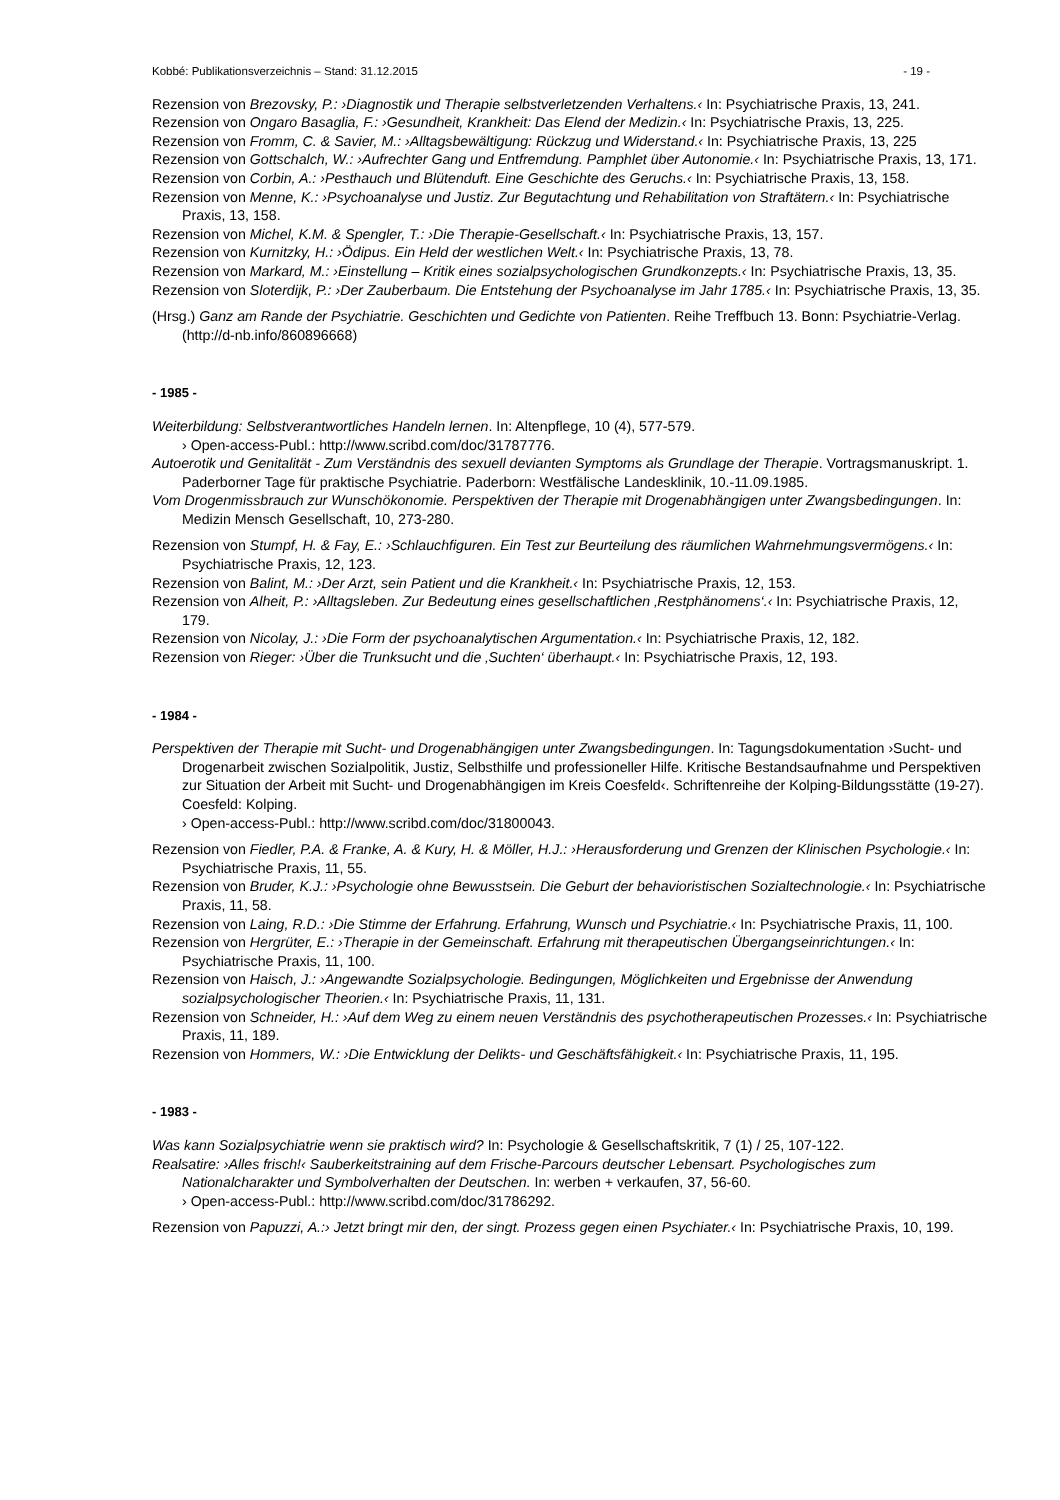Kobbé: Publikationsverzeichnis – Stand: 31.12.2015 - 19 -
Rezension von Brezovsky, P.: ›Diagnostik und Therapie selbstverletzenden Verhaltens.‹ In: Psychiatrische Praxis, 13, 241.
Rezension von Ongaro Basaglia, F.: ›Gesundheit, Krankheit: Das Elend der Medizin.‹ In: Psychiatrische Praxis, 13, 225.
Rezension von Fromm, C. & Savier, M.: ›Alltagsbewältigung: Rückzug und Widerstand.‹ In: Psychiatrische Praxis, 13, 225
Rezension von Gottschalch, W.: ›Aufrechter Gang und Entfremdung. Pamphlet über Autonomie.‹ In: Psychiatrische Praxis, 13, 171.
Rezension von Corbin, A.: ›Pesthauch und Blütenduft. Eine Geschichte des Geruchs.‹ In: Psychiatrische Praxis, 13, 158.
Rezension von Menne, K.: ›Psychoanalyse und Justiz. Zur Begutachtung und Rehabilitation von Straftätern.‹ In: Psychiatrische Praxis, 13, 158.
Rezension von Michel, K.M. & Spengler, T.: ›Die Therapie-Gesellschaft.‹ In: Psychiatrische Praxis, 13, 157.
Rezension von Kurnitzky, H.: ›Ödipus. Ein Held der westlichen Welt.‹ In: Psychiatrische Praxis, 13, 78.
Rezension von Markard, M.: ›Einstellung – Kritik eines sozialpsychologischen Grundkonzepts.‹ In: Psychiatrische Praxis, 13, 35.
Rezension von Sloterdijk, P.: ›Der Zauberbaum. Die Entstehung der Psychoanalyse im Jahr 1785.‹ In: Psychiatrische Praxis, 13, 35.
(Hrsg.) Ganz am Rande der Psychiatrie. Geschichten und Gedichte von Patienten. Reihe Treffbuch 13. Bonn: Psychiatrie-Verlag. (http://d-nb.info/860896668)
- 1985 -
Weiterbildung: Selbstverantwortliches Handeln lernen. In: Altenpflege, 10 (4), 577-579.
› Open-access-Publ.: http://www.scribd.com/doc/31787776.
Autoerotik und Genitalität - Zum Verständnis des sexuell devianten Symptoms als Grundlage der Therapie. Vortragsmanuskript. 1. Paderborner Tage für praktische Psychiatrie. Paderborn: Westfälische Landesklinik, 10.-11.09.1985.
Vom Drogenmissbrauch zur Wunschökonomie. Perspektiven der Therapie mit Drogenabhängigen unter Zwangsbedingungen. In: Medizin Mensch Gesellschaft, 10, 273-280.
Rezension von Stumpf, H. & Fay, E.: ›Schlauchfiguren. Ein Test zur Beurteilung des räumlichen Wahrnehmungsvermögens.‹ In: Psychiatrische Praxis, 12, 123.
Rezension von Balint, M.: ›Der Arzt, sein Patient und die Krankheit.‹ In: Psychiatrische Praxis, 12, 153.
Rezension von Alheit, P.: ›Alltagsleben. Zur Bedeutung eines gesellschaftlichen ‚Restphänomens‘.‹ In: Psychiatrische Praxis, 12, 179.
Rezension von Nicolay, J.: ›Die Form der psychoanalytischen Argumentation.‹ In: Psychiatrische Praxis, 12, 182.
Rezension von Rieger: ›Über die Trunksucht und die ‚Suchten‘ überhaupt.‹ In: Psychiatrische Praxis, 12, 193.
- 1984 -
Perspektiven der Therapie mit Sucht- und Drogenabhängigen unter Zwangsbedingungen. In: Tagungsdokumentation ›Sucht- und Drogenarbeit zwischen Sozialpolitik, Justiz, Selbsthilfe und professioneller Hilfe. Kritische Bestandsaufnahme und Perspektiven zur Situation der Arbeit mit Sucht- und Drogenabhängigen im Kreis Coesfeld‹. Schriftenreihe der Kolping-Bildungsstätte (19-27). Coesfeld: Kolping.
› Open-access-Publ.: http://www.scribd.com/doc/31800043.
Rezension von Fiedler, P.A. & Franke, A. & Kury, H. & Möller, H.J.: ›Herausforderung und Grenzen der Klinischen Psychologie.‹ In: Psychiatrische Praxis, 11, 55.
Rezension von Bruder, K.J.: ›Psychologie ohne Bewusstsein. Die Geburt der behavioristischen Sozialtechnologie.‹ In: Psychiatrische Praxis, 11, 58.
Rezension von Laing, R.D.: ›Die Stimme der Erfahrung. Erfahrung, Wunsch und Psychiatrie.‹ In: Psychiatrische Praxis, 11, 100.
Rezension von Hergrüter, E.: ›Therapie in der Gemeinschaft. Erfahrung mit therapeutischen Übergangseinrichtungen.‹ In: Psychiatrische Praxis, 11, 100.
Rezension von Haisch, J.: ›Angewandte Sozialpsychologie. Bedingungen, Möglichkeiten und Ergebnisse der Anwendung sozialpsychologischer Theorien.‹ In: Psychiatrische Praxis, 11, 131.
Rezension von Schneider, H.: ›Auf dem Weg zu einem neuen Verständnis des psychotherapeutischen Prozesses.‹ In: Psychiatrische Praxis, 11, 189.
Rezension von Hommers, W.: ›Die Entwicklung der Delikts- und Geschäftsfähigkeit.‹ In: Psychiatrische Praxis, 11, 195.
- 1983 -
Was kann Sozialpsychiatrie wenn sie praktisch wird? In: Psychologie & Gesellschaftskritik, 7 (1) / 25, 107-122.
Realsatire: ›Alles frisch!‹ Sauberkeitstraining auf dem Frische-Parcours deutscher Lebensart. Psychologisches zum Nationalcharakter und Symbolverhalten der Deutschen. In: werben + verkaufen, 37, 56-60.
› Open-access-Publ.: http://www.scribd.com/doc/31786292.
Rezension von Papuzzi, A.:› Jetzt bringt mir den, der singt. Prozess gegen einen Psychiater.‹ In: Psychiatrische Praxis, 10, 199.